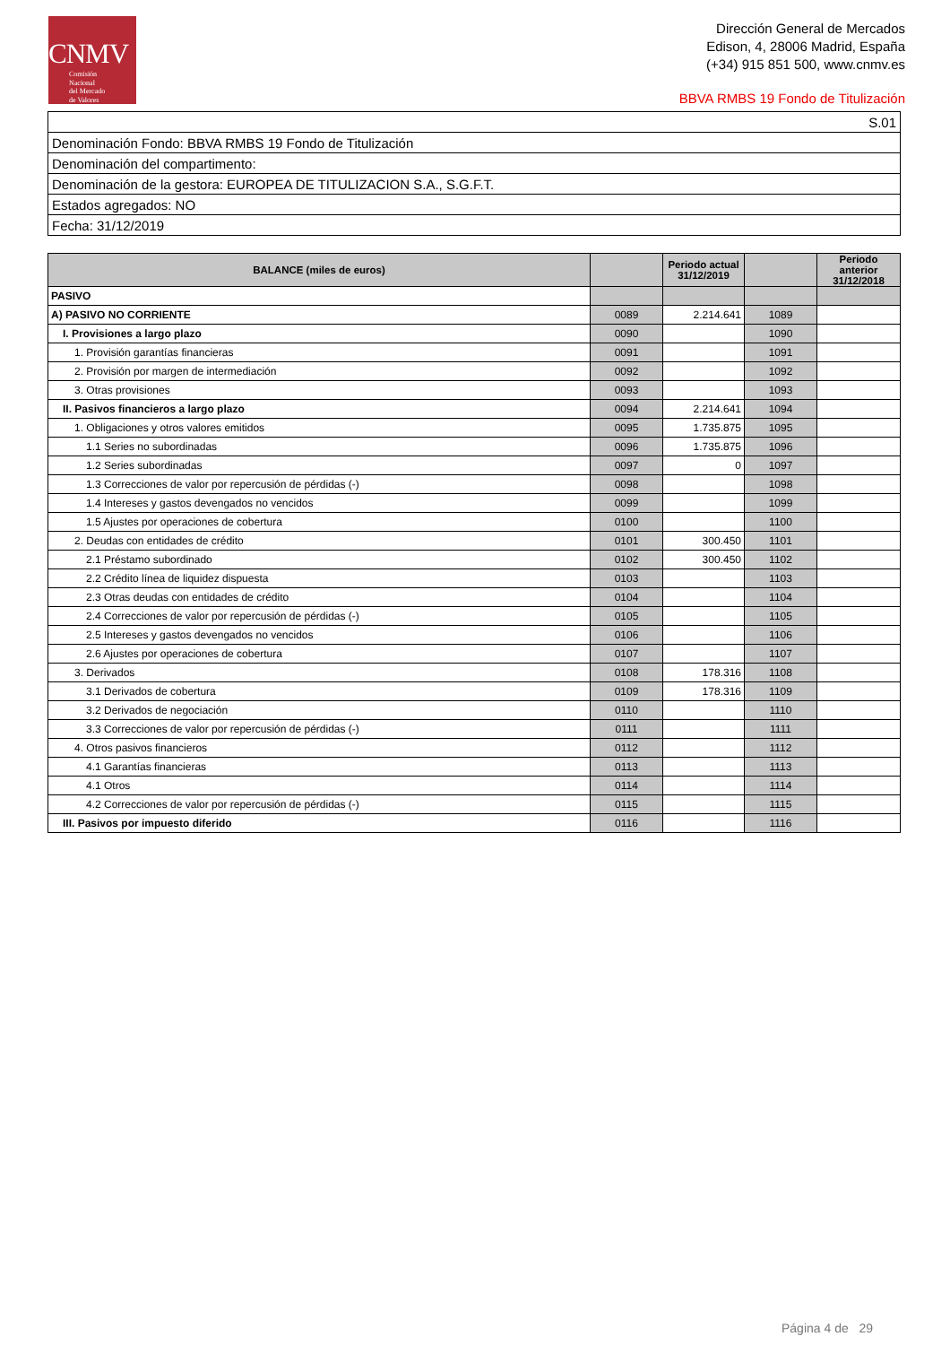CNMV
Comisión
Nacional
del Mercado
de Valores
Dirección General de Mercados
Edison, 4, 28006 Madrid, España
(+34) 915 851 500, www.cnmv.es
BBVA RMBS 19 Fondo de Titulización
| S.01 |
| Denominación Fondo: BBVA RMBS 19 Fondo de Titulización |
| Denominación del compartimento: |
| Denominación de la gestora: EUROPEA DE TITULIZACION S.A., S.G.F.T. |
| Estados agregados: NO |
| Fecha: 31/12/2019 |
| BALANCE (miles de euros) | | Periodo actual 31/12/2019 | | Periodo anterior 31/12/2018 |
| --- | --- | --- | --- | --- |
| PASIVO | | | | |
| A) PASIVO NO CORRIENTE | 0089 | 2.214.641 | 1089 | |
| I. Provisiones a largo plazo | 0090 | | 1090 | |
| 1. Provisión garantías financieras | 0091 | | 1091 | |
| 2. Provisión por margen de intermediación | 0092 | | 1092 | |
| 3. Otras provisiones | 0093 | | 1093 | |
| II. Pasivos financieros a largo plazo | 0094 | 2.214.641 | 1094 | |
| 1. Obligaciones y otros valores emitidos | 0095 | 1.735.875 | 1095 | |
| 1.1 Series no subordinadas | 0096 | 1.735.875 | 1096 | |
| 1.2 Series subordinadas | 0097 | 0 | 1097 | |
| 1.3 Correcciones de valor por repercusión de pérdidas (-) | 0098 | | 1098 | |
| 1.4 Intereses y gastos devengados no vencidos | 0099 | | 1099 | |
| 1.5 Ajustes por operaciones de cobertura | 0100 | | 1100 | |
| 2. Deudas con entidades de crédito | 0101 | 300.450 | 1101 | |
| 2.1 Préstamo subordinado | 0102 | 300.450 | 1102 | |
| 2.2 Crédito línea de liquidez dispuesta | 0103 | | 1103 | |
| 2.3 Otras deudas con entidades de crédito | 0104 | | 1104 | |
| 2.4 Correcciones de valor por repercusión de pérdidas (-) | 0105 | | 1105 | |
| 2.5 Intereses y gastos devengados no vencidos | 0106 | | 1106 | |
| 2.6 Ajustes por operaciones de cobertura | 0107 | | 1107 | |
| 3. Derivados | 0108 | 178.316 | 1108 | |
| 3.1 Derivados de cobertura | 0109 | 178.316 | 1109 | |
| 3.2 Derivados de negociación | 0110 | | 1110 | |
| 3.3 Correcciones de valor por repercusión de pérdidas (-) | 0111 | | 1111 | |
| 4. Otros pasivos financieros | 0112 | | 1112 | |
| 4.1 Garantías financieras | 0113 | | 1113 | |
| 4.1 Otros | 0114 | | 1114 | |
| 4.2 Correcciones de valor por repercusión de pérdidas (-) | 0115 | | 1115 | |
| III. Pasivos por impuesto diferido | 0116 | | 1116 | |
Página 4 de 29